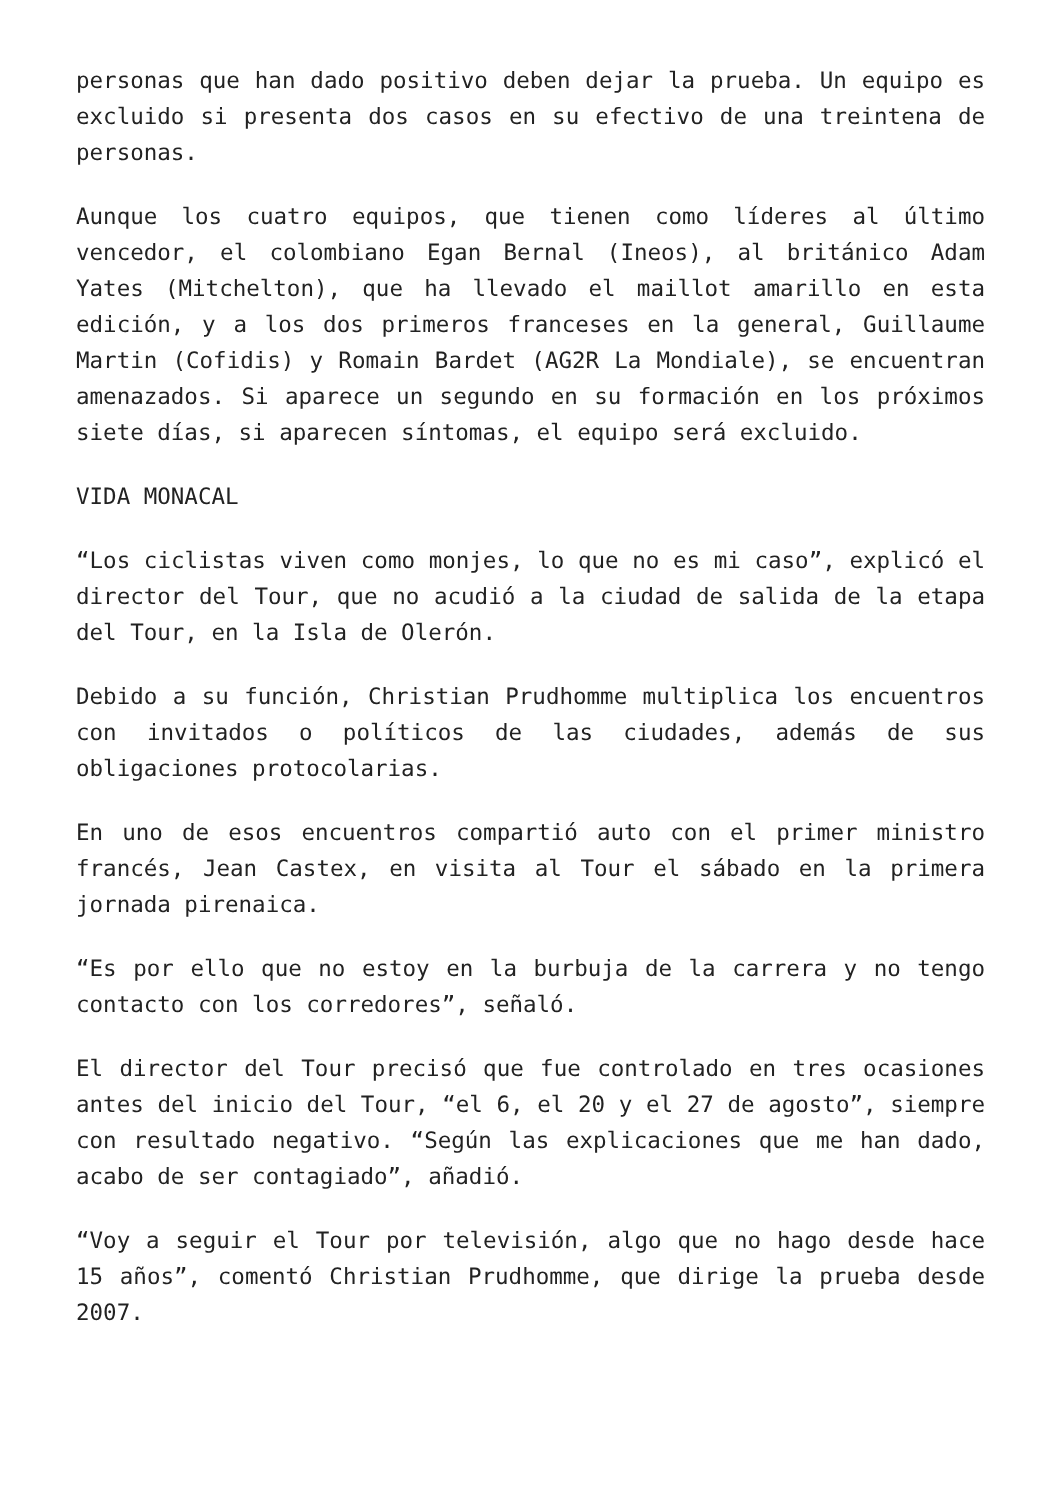personas que han dado positivo deben dejar la prueba. Un equipo es excluido si presenta dos casos en su efectivo de una treintena de personas.
Aunque los cuatro equipos, que tienen como líderes al último vencedor, el colombiano Egan Bernal (Ineos), al británico Adam Yates (Mitchelton), que ha llevado el maillot amarillo en esta edición, y a los dos primeros franceses en la general, Guillaume Martin (Cofidis) y Romain Bardet (AG2R La Mondiale), se encuentran amenazados. Si aparece un segundo en su formación en los próximos siete días, si aparecen síntomas, el equipo será excluido.
VIDA MONACAL
“Los ciclistas viven como monjes, lo que no es mi caso”, explicó el director del Tour, que no acudió a la ciudad de salida de la etapa del Tour, en la Isla de Olerón.
Debido a su función, Christian Prudhomme multiplica los encuentros con invitados o políticos de las ciudades, además de sus obligaciones protocolarias.
En uno de esos encuentros compartió auto con el primer ministro francés, Jean Castex, en visita al Tour el sábado en la primera jornada pirenaica.
“Es por ello que no estoy en la burbuja de la carrera y no tengo contacto con los corredores”, señaló.
El director del Tour precisó que fue controlado en tres ocasiones antes del inicio del Tour, “el 6, el 20 y el 27 de agosto”, siempre con resultado negativo. “Según las explicaciones que me han dado, acabo de ser contagiado”, añadió.
“Voy a seguir el Tour por televisión, algo que no hago desde hace 15 años”, comentó Christian Prudhomme, que dirige la prueba desde 2007.